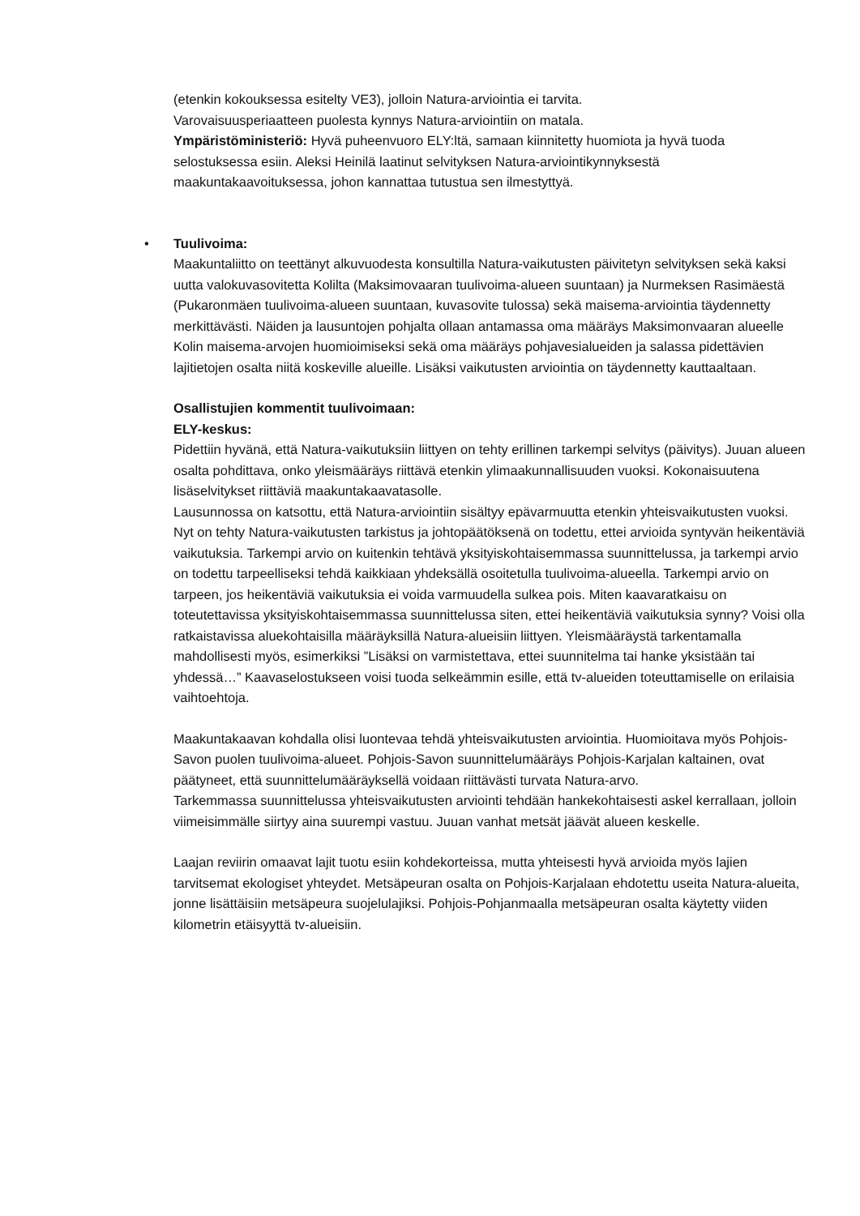(etenkin kokouksessa esitelty VE3), jolloin Natura-arviointia ei tarvita.
Varovaisuusperiaatteen puolesta kynnys Natura-arviointiin on matala.
Ympäristöministeriö: Hyvä puheenvuoro ELY:ltä, samaan kiinnitetty huomiota ja hyvä tuoda selostuksessa esiin. Aleksi Heinilä laatinut selvityksen Natura-arviointikynnyksestä maakuntakaavoituksessa, johon kannattaa tutustua sen ilmestyttyä.
•
Tuulivoima:
Maakuntaliitto on teettänyt alkuvuodesta konsultilla Natura-vaikutusten päivitetyn selvityksen sekä kaksi uutta valokuvasovitetta Kolilta (Maksimovaaran tuulivoima-alueen suuntaan) ja Nurmeksen Rasimäestä (Pukaronmäen tuulivoima-alueen suuntaan, kuvasovite tulossa) sekä maisema-arviointia täydennetty merkittävästi. Näiden ja lausuntojen pohjalta ollaan antamassa oma määräys Maksimonvaaran alueelle Kolin maisema-arvojen huomioimiseksi sekä oma määräys pohjavesialueiden ja salassa pidettävien lajitietojen osalta niitä koskeville alueille. Lisäksi vaikutusten arviointia on täydennetty kauttaaltaan.
Osallistujien kommentit tuulivoimaan:
ELY-keskus:
Pidettiin hyvänä, että Natura-vaikutuksiin liittyen on tehty erillinen tarkempi selvitys (päivitys). Juuan alueen osalta pohdittava, onko yleismääräys riittävä etenkin ylimaakunnallisuuden vuoksi. Kokonaisuutena lisäselvitykset riittäviä maakuntakaavatasolle.
Lausunnossa on katsottu, että Natura-arviointiin sisältyy epävarmuutta etenkin yhteisvaikutusten vuoksi. Nyt on tehty Natura-vaikutusten tarkistus ja johtopäätöksenä on todettu, ettei arvioida syntyvän heikentäviä vaikutuksia. Tarkempi arvio on kuitenkin tehtävä yksityiskohtaisemmassa suunnittelussa, ja tarkempi arvio on todettu tarpeelliseksi tehdä kaikkiaan yhdeksällä osoitetulla tuulivoima-alueella. Tarkempi arvio on tarpeen, jos heikentäviä vaikutuksia ei voida varmuudella sulkea pois. Miten kaavaratkaisu on toteutettavissa yksityiskohtaisemmassa suunnittelussa siten, ettei heikentäviä vaikutuksia synny? Voisi olla ratkaistavissa aluekohtaisilla määräyksillä Natura-alueisiin liittyen. Yleismääräystä tarkentamalla mahdollisesti myös, esimerkiksi ”Lisäksi on varmistettava, ettei suunnitelma tai hanke yksistään tai yhdessä…” Kaavaselostukseen voisi tuoda selkeämmin esille, että tv-alueiden toteuttamiselle on erilaisia vaihtoehtoja.
Maakuntakaavan kohdalla olisi luontevaa tehdä yhteisvaikutusten arviointia. Huomioitava myös Pohjois-Savon puolen tuulivoima-alueet. Pohjois-Savon suunnittelumääräys Pohjois-Karjalan kaltainen, ovat päätyneet, että suunnittelumääräyksellä voidaan riittävästi turvata Natura-arvo.
Tarkemmassa suunnittelussa yhteisvaikutusten arviointi tehdään hankekohtaisesti askel kerrallaan, jolloin viimeisimmälle siirtyy aina suurempi vastuu. Juuan vanhat metsät jäävät alueen keskelle.
Laajan reviirin omaavat lajit tuotu esiin kohdekorteissa, mutta yhteisesti hyvä arvioida myös lajien tarvitsemat ekologiset yhteydet. Metsäpeuran osalta on Pohjois-Karjalaan ehdotettu useita Natura-alueita, jonne lisättäisiin metsäpeura suojelulajiksi. Pohjois-Pohjanmaalla metsäpeuran osalta käytetty viiden kilometrin etäisyyttä tv-alueisiin.